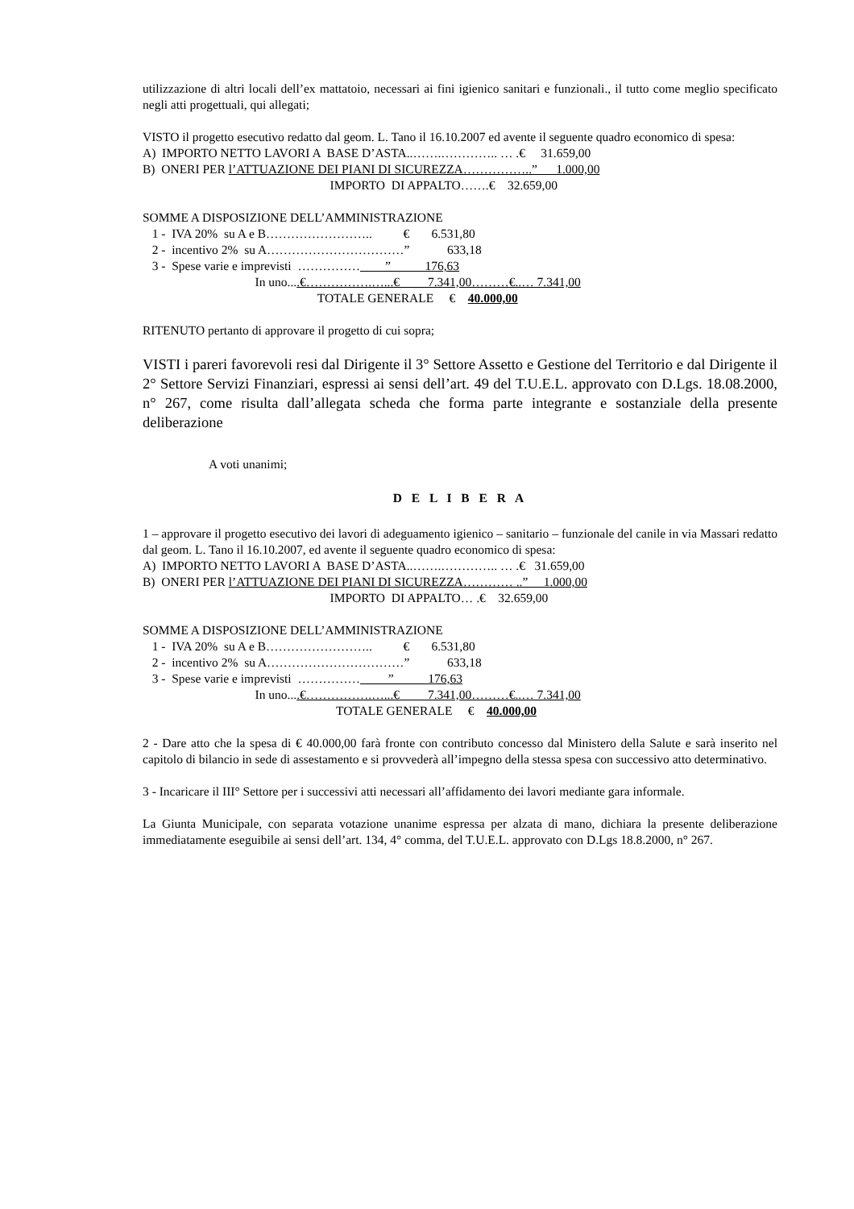utilizzazione di altri locali dell’ex mattatoio, necessari ai fini igienico sanitari e funzionali., il tutto come meglio specificato negli atti progettuali, qui allegati;
VISTO il progetto esecutivo redatto dal geom. L. Tano il 16.10.2007 ed avente il seguente quadro economico di spesa:
A) IMPORTO NETTO LAVORI A BASE D’ASTA..…….………….. … .€ 31.659,00
B) ONERI PER l’ATTUAZIONE DEI PIANI DI SICUREZZA……………..” 1.000,00
IMPORTO DI APPALTO…….€ 32.659,00
SOMME A DISPOSIZIONE DELL’AMMINISTRAZIONE
1 - IVA 20% su A e B…………………….. € 6.531,80
2 - incentivo 2% su A……………………………” 633,18
3 - Spese varie e imprevisti …………… ” 176,63
In uno....€…………….…...€ 7.341,00………€..… 7.341,00
TOTALE GENERALE € 40.000,00
RITENUTO pertanto di approvare il progetto di cui sopra;
VISTI i pareri favorevoli resi dal Dirigente il 3° Settore Assetto e Gestione del Territorio e dal Dirigente il 2° Settore Servizi Finanziari, espressi ai sensi dell’art. 49 del T.U.E.L. approvato con D.Lgs. 18.08.2000, n° 267, come risulta dall’allegata scheda che forma parte integrante e sostanziale della presente deliberazione
A voti unanimi;
D E L I B E R A
1 – approvare il progetto esecutivo dei lavori di adeguamento igienico – sanitario – funzionale del canile in via Massari redatto dal geom. L. Tano il 16.10.2007, ed avente il seguente quadro economico di spesa:
A) IMPORTO NETTO LAVORI A BASE D’ASTA..…….………….. … .€ 31.659,00
B) ONERI PER l’ATTUAZIONE DEI PIANI DI SICUREZZA………… ..” 1.000,00
IMPORTO DI APPALTO… .€ 32.659,00
SOMME A DISPOSIZIONE DELL’AMMINISTRAZIONE
1 - IVA 20% su A e B…………………….. € 6.531,80
2 - incentivo 2% su A……………………………” 633,18
3 - Spese varie e imprevisti …………… __ ” 176,63
In uno....€…………….…...€ 7.341,00………€..… 7.341,00
TOTALE GENERALE € 40.000,00
2 - Dare atto che la spesa di € 40.000,00 farà fronte con contributo concesso dal Ministero della Salute e sarà inserito nel capitolo di bilancio in sede di assestamento e si provvederà all’impegno della stessa spesa con successivo atto determinativo.
3 - Incaricare il III° Settore per i successivi atti necessari all’affidamento dei lavori mediante gara informale.
La Giunta Municipale, con separata votazione unanime espressa per alzata di mano, dichiara la presente deliberazione immediatamente eseguibile ai sensi dell’art. 134, 4° comma, del T.U.E.L. approvato con D.Lgs 18.8.2000, n° 267.